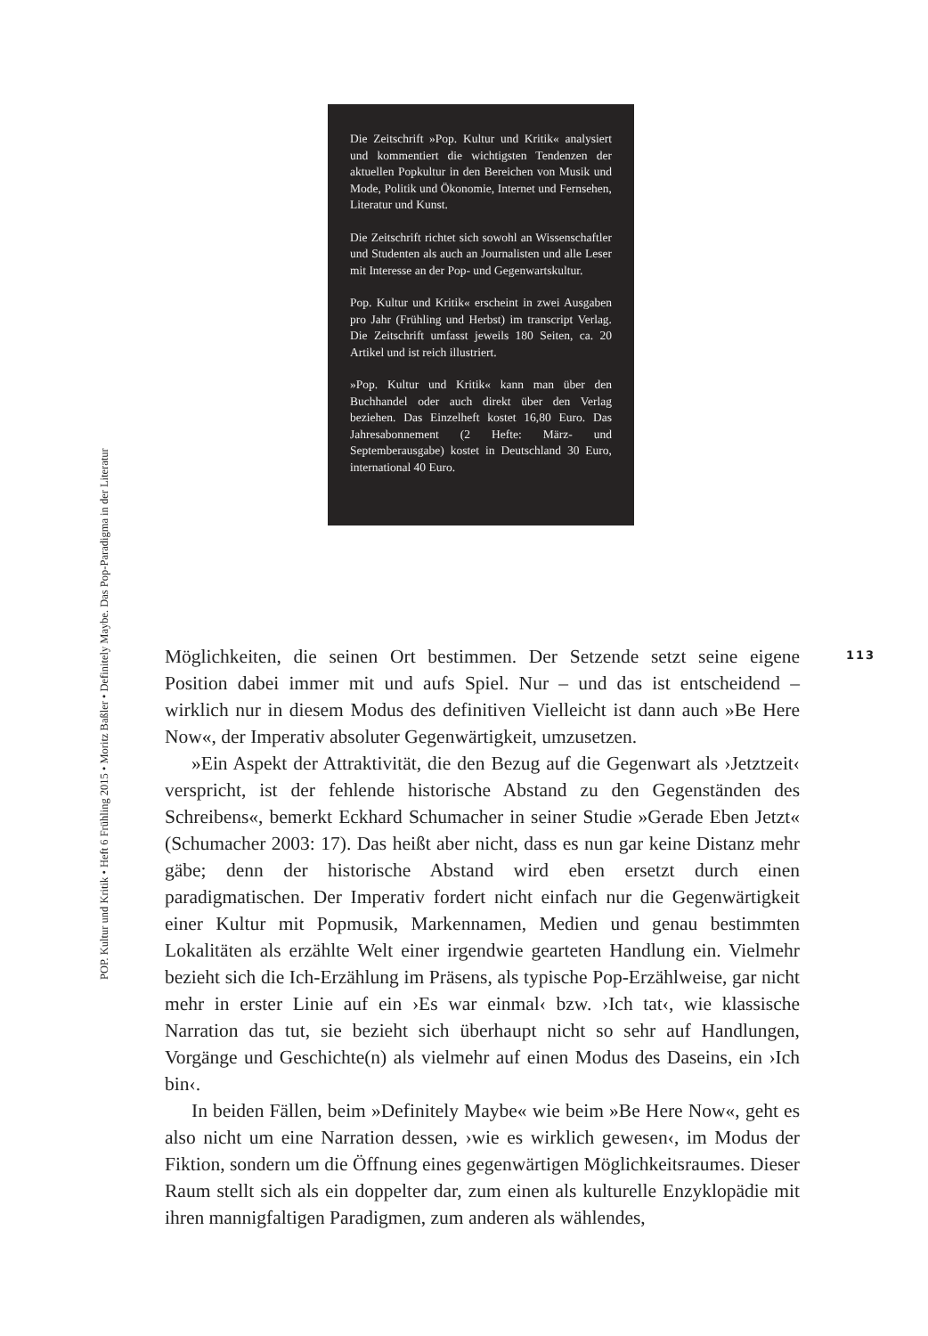Die Zeitschrift »Pop. Kultur und Kritik« analysiert und kommentiert die wichtigsten Tendenzen der aktuellen Popkultur in den Bereichen von Musik und Mode, Politik und Ökonomie, Internet und Fernsehen, Literatur und Kunst.
Die Zeitschrift richtet sich sowohl an Wissenschaftler und Studenten als auch an Journalisten und alle Leser mit Interesse an der Pop- und Gegenwartskultur.
Pop. Kultur und Kritik« erscheint in zwei Ausgaben pro Jahr (Frühling und Herbst) im transcript Verlag. Die Zeitschrift umfasst jeweils 180 Seiten, ca. 20 Artikel und ist reich illustriert.
»Pop. Kultur und Kritik« kann man über den Buchhandel oder auch direkt über den Verlag beziehen. Das Einzelheft kostet 16,80 Euro. Das Jahresabonnement (2 Hefte: März- und Septemberausgabe) kostet in Deutschland 30 Euro, international 40 Euro.
POP. Kultur und Kritik • Heft 6 Frühling 2015 • Moritz Baßler • Definitely Maybe. Das Pop-Paradigma in der Literatur
113
Möglichkeiten, die seinen Ort bestimmen. Der Setzende setzt seine eigene Position dabei immer mit und aufs Spiel. Nur – und das ist entscheidend – wirklich nur in diesem Modus des definitiven Vielleicht ist dann auch »Be Here Now«, der Imperativ absoluter Gegenwärtigkeit, umzusetzen.
»Ein Aspekt der Attraktivität, die den Bezug auf die Gegenwart als ›Jetztzeit‹ verspricht, ist der fehlende historische Abstand zu den Gegenständen des Schreibens«, bemerkt Eckhard Schumacher in seiner Studie »Gerade Eben Jetzt« (Schumacher 2003: 17). Das heißt aber nicht, dass es nun gar keine Distanz mehr gäbe; denn der historische Abstand wird eben ersetzt durch einen paradigmatischen. Der Imperativ fordert nicht einfach nur die Gegenwärtigkeit einer Kultur mit Popmusik, Markennamen, Medien und genau bestimmten Lokalitäten als erzählte Welt einer irgendwie gearteten Handlung ein. Vielmehr bezieht sich die Ich-Erzählung im Präsens, als typische Pop-Erzählweise, gar nicht mehr in erster Linie auf ein ›Es war einmal‹ bzw. ›Ich tat‹, wie klassische Narration das tut, sie bezieht sich überhaupt nicht so sehr auf Handlungen, Vorgänge und Geschichte(n) als vielmehr auf einen Modus des Daseins, ein ›Ich bin‹.
In beiden Fällen, beim »Definitely Maybe« wie beim »Be Here Now«, geht es also nicht um eine Narration dessen, ›wie es wirklich gewesen‹, im Modus der Fiktion, sondern um die Öffnung eines gegenwärtigen Möglichkeitsraumes. Dieser Raum stellt sich als ein doppelter dar, zum einen als kulturelle Enzyklopädie mit ihren mannigfaltigen Paradigmen, zum anderen als wählendes,